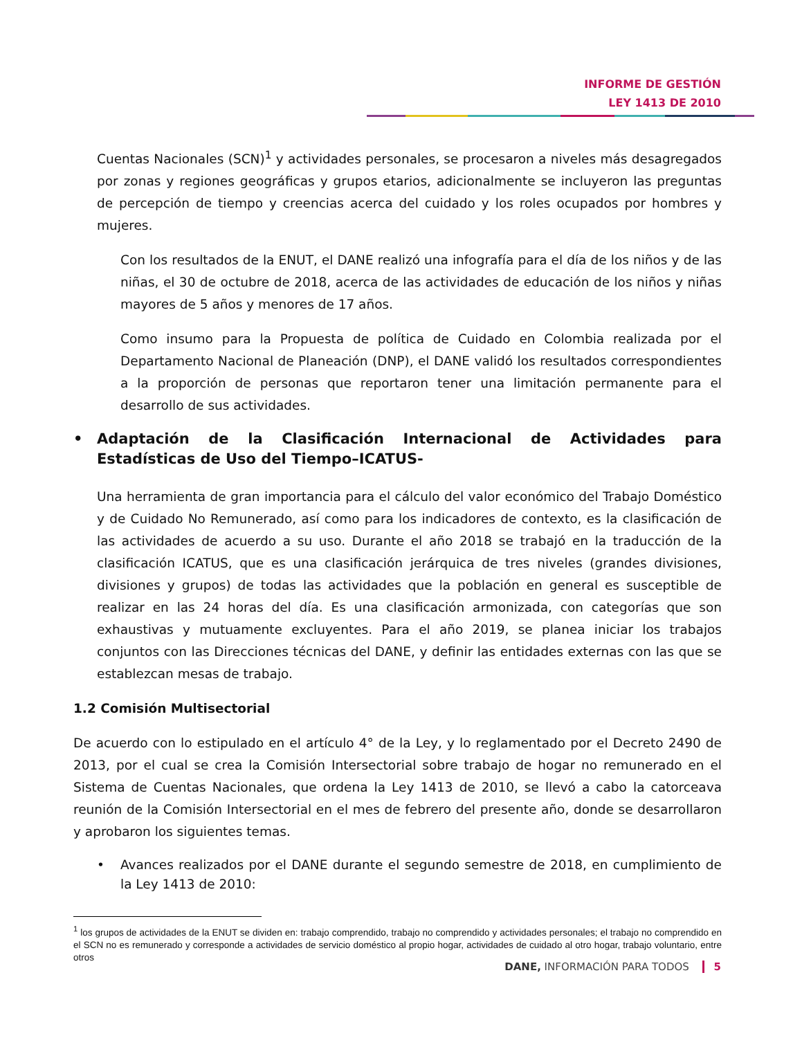INFORME DE GESTIÓN
LEY 1413 DE 2010
Cuentas Nacionales (SCN)<sup>1</sup> y actividades personales, se procesaron a niveles más desagregados por zonas y regiones geográficas y grupos etarios, adicionalmente se incluyeron las preguntas de percepción de tiempo y creencias acerca del cuidado y los roles ocupados por hombres y mujeres.
Con los resultados de la ENUT, el DANE realizó una infografía para el día de los niños y de las niñas, el 30 de octubre de 2018, acerca de las actividades de educación de los niños y niñas mayores de 5 años y menores de 17 años.
Como insumo para la Propuesta de política de Cuidado en Colombia realizada por el Departamento Nacional de Planeación (DNP), el DANE validó los resultados correspondientes a la proporción de personas que reportaron tener una limitación permanente para el desarrollo de sus actividades.
• Adaptación de la Clasificación Internacional de Actividades para Estadísticas de Uso del Tiempo–ICATUS-
Una herramienta de gran importancia para el cálculo del valor económico del Trabajo Doméstico y de Cuidado No Remunerado, así como para los indicadores de contexto, es la clasificación de las actividades de acuerdo a su uso. Durante el año 2018 se trabajó en la traducción de la clasificación ICATUS, que es una clasificación jerárquica de tres niveles (grandes divisiones, divisiones y grupos) de todas las actividades que la población en general es susceptible de realizar en las 24 horas del día. Es una clasificación armonizada, con categorías que son exhaustivas y mutuamente excluyentes. Para el año 2019, se planea iniciar los trabajos conjuntos con las Direcciones técnicas del DANE, y definir las entidades externas con las que se establezcan mesas de trabajo.
1.2 Comisión Multisectorial
De acuerdo con lo estipulado en el artículo 4° de la Ley, y lo reglamentado por el Decreto 2490 de 2013, por el cual se crea la Comisión Intersectorial sobre trabajo de hogar no remunerado en el Sistema de Cuentas Nacionales, que ordena la Ley 1413 de 2010, se llevó a cabo la catorceava reunión de la Comisión Intersectorial en el mes de febrero del presente año, donde se desarrollaron y aprobaron los siguientes temas.
• Avances realizados por el DANE durante el segundo semestre de 2018, en cumplimiento de la Ley 1413 de 2010:
<sup>1</sup> los grupos de actividades de la ENUT se dividen en: trabajo comprendido, trabajo no comprendido y actividades personales; el trabajo no comprendido en el SCN no es remunerado y corresponde a actividades de servicio doméstico al propio hogar, actividades de cuidado al otro hogar, trabajo voluntario, entre otros
DANE, INFORMACIÓN PARA TODOS 5